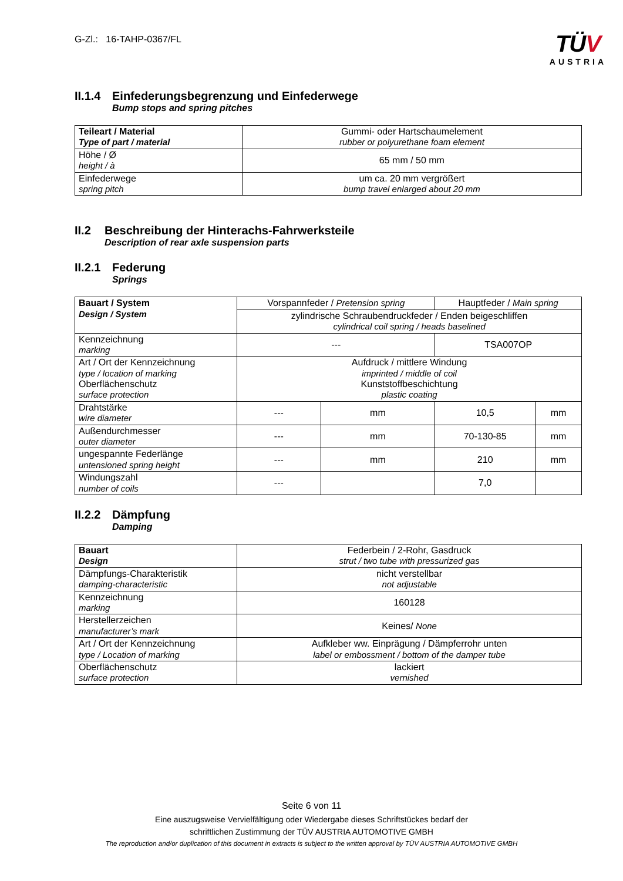G-Zl.: 16-TAHP-0367/FL
TÜV
AUSTRIA
II.1.4 Einfederungsbegrenzung und Einfederwege
Bump stops and spring pitches
| Teileart / Material Type of part / material | Gummi- oder Hartschaumelement rubber or polyurethane foam element |
| Höhe / Ø height / à | 65 mm / 50 mm |
| Einfederwege spring pitch | um ca. 20 mm vergrößert bump travel enlarged about 20 mm |
II.2 Beschreibung der Hinterachs-Fahrwerksteile
Description of rear axle suspension parts
II.2.1 Federung
Springs
| Bauart / System Design / System | Vorspannfeder / Pretension spring | | Hauptfeder / Main spring | |
| | zylindrische Schraubendruckfeder / Enden beigeschliffen cylindrical coil spring / heads baselined | | | |
| Kennzeichnung marking | --- | | TSA007OP | |
| Art / Ort der Kennzeichnung type / location of marking Oberflächenschutz surface protection | Aufdruck / mittlere Windung imprinted / middle of coil Kunststoffbeschichtung plastic coating | | | |
| Drahtstärke wire diameter | --- | mm | 10,5 | mm |
| Außendurchmesser outer diameter | --- | mm | 70-130-85 | mm |
| ungespannte Federlänge untensioned spring height | --- | mm | 210 | mm |
| Windungszahl number of coils | --- | | 7,0 | |
II.2.2 Dämpfung
Damping
| Bauart Design | Federbein / 2-Rohr, Gasdruck strut / two tube with pressurized gas |
| Dämpfungs-Charakteristik damping-characteristic | nicht verstellbar not adjustable |
| Kennzeichnung marking | 160128 |
| Herstellerzeichen manufacturer’s mark | Keines/ None |
| Art / Ort der Kennzeichnung type / Location of marking | Aufkleber ww. Einprägung / Dämpferrohr unten label or embossment / bottom of the damper tube |
| Oberflächenschutz surface protection | lackiert vernished |
Seite 6 von 11
Eine auszugsweise Vervielfältigung oder Wiedergabe dieses Schriftstückes bedarf der
schriftlichen Zustimmung der TÜV AUSTRIA AUTOMOTIVE GMBH
The reproduction and/or duplication of this document in extracts is subject to the written approval by TÜV AUSTRIA AUTOMOTIVE GMBH